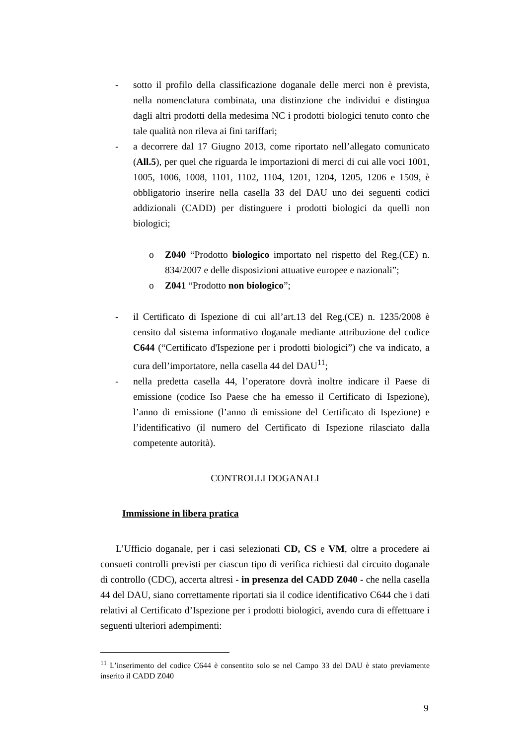- sotto il profilo della classificazione doganale delle merci non è prevista, nella nomenclatura combinata, una distinzione che individui e distingua dagli altri prodotti della medesima NC i prodotti biologici tenuto conto che tale qualità non rileva ai fini tariffari;
- a decorrere dal 17 Giugno 2013, come riportato nell’allegato comunicato (All.5), per quel che riguarda le importazioni di merci di cui alle voci 1001, 1005, 1006, 1008, 1101, 1102, 1104, 1201, 1204, 1205, 1206 e 1509, è obbligatorio inserire nella casella 33 del DAU uno dei seguenti codici addizionali (CADD) per distinguere i prodotti biologici da quelli non biologici;
o Z040 “Prodotto biologico importato nel rispetto del Reg.(CE) n. 834/2007 e delle disposizioni attuative europee e nazionali”;
o Z041 “Prodotto non biologico”;
- il Certificato di Ispezione di cui all’art.13 del Reg.(CE) n. 1235/2008 è censito dal sistema informativo doganale mediante attribuzione del codice C644 (“Certificato d'Ispezione per i prodotti biologici”) che va indicato, a cura dell’importatore, nella casella 44 del DAU<sup>11</sup>;
- nella predetta casella 44, l’operatore dovrà inoltre indicare il Paese di emissione (codice Iso Paese che ha emesso il Certificato di Ispezione), l’anno di emissione (l’anno di emissione del Certificato di Ispezione) e l’identificativo (il numero del Certificato di Ispezione rilasciato dalla competente autorità).
CONTROLLI DOGANALI
Immissione in libera pratica
L’Ufficio doganale, per i casi selezionati CD, CS e VM, oltre a procedere ai consueti controlli previsti per ciascun tipo di verifica richiesti dal circuito doganale di controllo (CDC), accerta altresì - in presenza del CADD Z040 - che nella casella 44 del DAU, siano correttamente riportati sia il codice identificativo C644 che i dati relativi al Certificato d’Ispezione per i prodotti biologici, avendo cura di effettuare i seguenti ulteriori adempimenti:
<sup>11</sup> L’inserimento del codice C644 è consentito solo se nel Campo 33 del DAU è stato previamente inserito il CADD Z040
9